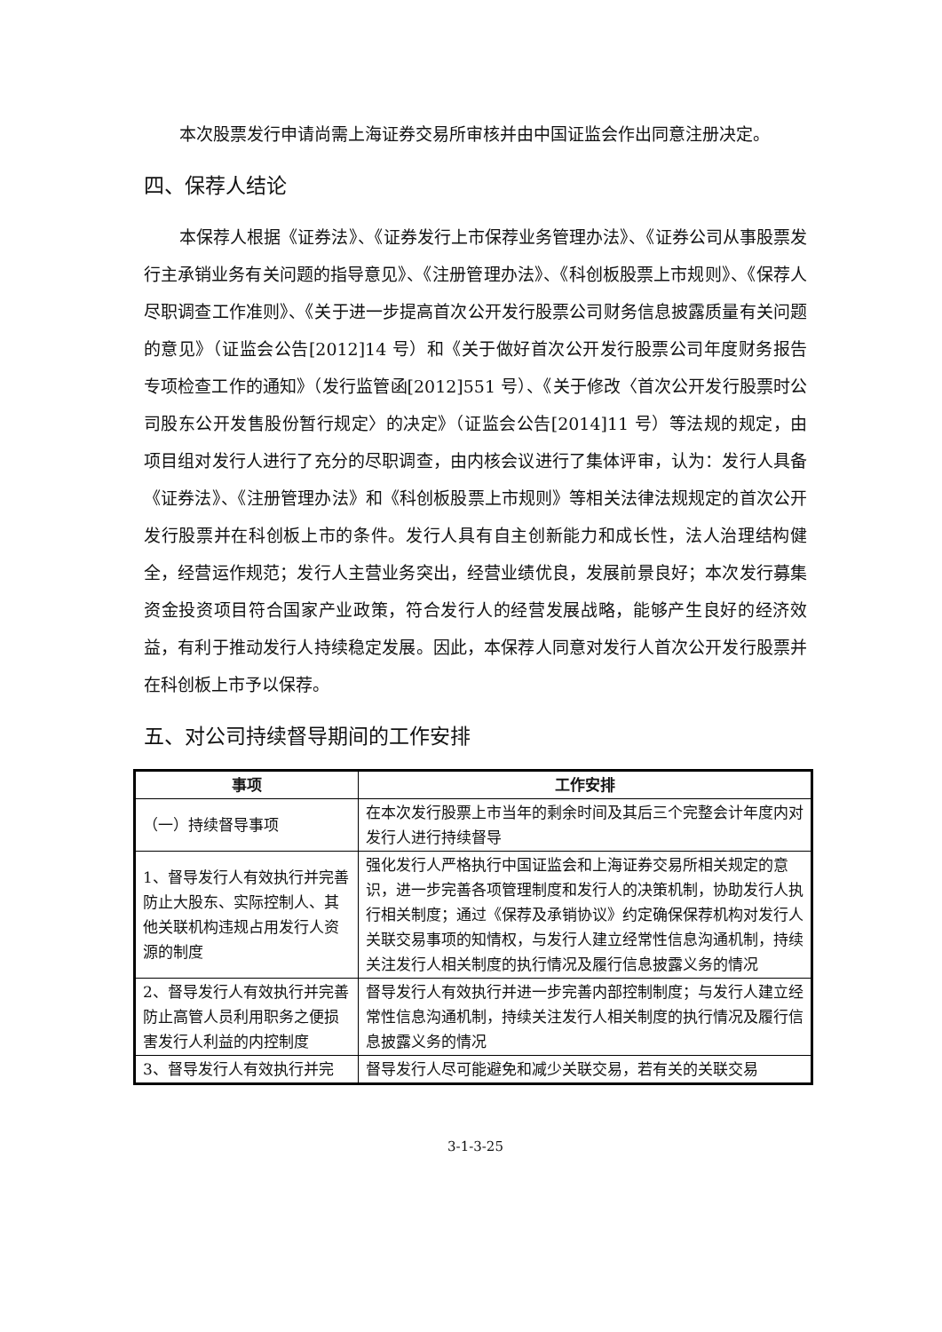本次股票发行申请尚需上海证券交易所审核并由中国证监会作出同意注册决定。
四、保荐人结论
本保荐人根据《证券法》、《证券发行上市保荐业务管理办法》、《证券公司从事股票发行主承销业务有关问题的指导意见》、《注册管理办法》、《科创板股票上市规则》、《保荐人尽职调查工作准则》、《关于进一步提高首次公开发行股票公司财务信息披露质量有关问题的意见》（证监会公告[2012]14 号）和《关于做好首次公开发行股票公司年度财务报告专项检查工作的通知》（发行监管函[2012]551 号）、《关于修改〈首次公开发行股票时公司股东公开发售股份暂行规定〉的决定》（证监会公告[2014]11 号）等法规的规定，由项目组对发行人进行了充分的尽职调查，由内核会议进行了集体评审，认为：发行人具备《证券法》、《注册管理办法》和《科创板股票上市规则》等相关法律法规规定的首次公开发行股票并在科创板上市的条件。发行人具有自主创新能力和成长性，法人治理结构健全，经营运作规范；发行人主营业务突出，经营业绩优良，发展前景良好；本次发行募集资金投资项目符合国家产业政策，符合发行人的经营发展战略，能够产生良好的经济效益，有利于推动发行人持续稳定发展。因此，本保荐人同意对发行人首次公开发行股票并在科创板上市予以保荐。
五、对公司持续督导期间的工作安排
| 事项 | 工作安排 |
| --- | --- |
| （一）持续督导事项 | 在本次发行股票上市当年的剩余时间及其后三个完整会计年度内对发行人进行持续督导 |
| 1、督导发行人有效执行并完善防止大股东、实际控制人、其他关联机构违规占用发行人资源的制度 | 强化发行人严格执行中国证监会和上海证券交易所相关规定的意识，进一步完善各项管理制度和发行人的决策机制，协助发行人执行相关制度；通过《保荐及承销协议》约定确保保荐机构对发行人关联交易事项的知情权，与发行人建立经常性信息沟通机制，持续关注发行人相关制度的执行情况及履行信息披露义务的情况 |
| 2、督导发行人有效执行并完善防止高管人员利用职务之便损害发行人利益的内控制度 | 督导发行人有效执行并进一步完善内部控制制度；与发行人建立经常性信息沟通机制，持续关注发行人相关制度的执行情况及履行信息披露义务的情况 |
| 3、督导发行人有效执行并完 | 督导发行人尽可能避免和减少关联交易，若有关的关联交易 |
3-1-3-25